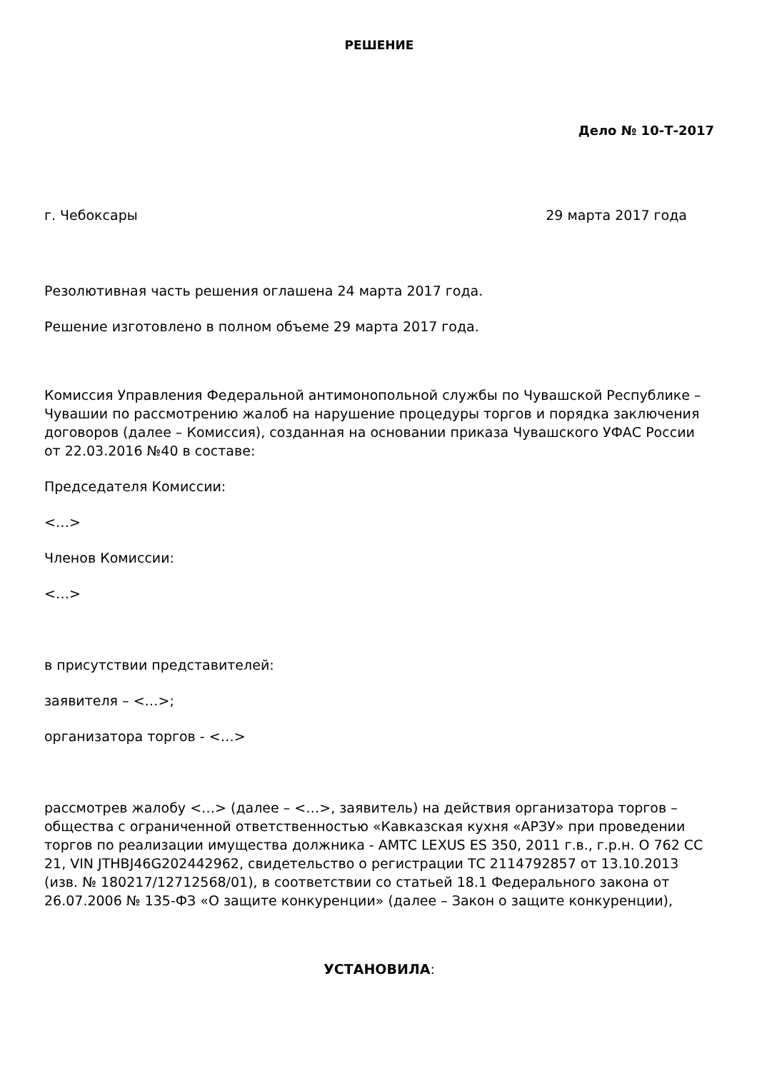РЕШЕНИЕ
Дело № 10-Т-2017
г. Чебоксары 29 марта 2017 года
Резолютивная часть решения оглашена 24 марта 2017 года.
Решение изготовлено в полном объеме 29 марта 2017 года.
Комиссия Управления Федеральной антимонопольной службы по Чувашской Республике – Чувашии по рассмотрению жалоб на нарушение процедуры торгов и порядка заключения договоров (далее – Комиссия), созданная на основании приказа Чувашского УФАС России от 22.03.2016 №40 в составе:
Председателя Комиссии:
<…>
Членов Комиссии:
<…>
в присутствии представителей:
заявителя – <…>;
организатора торгов - <…>
рассмотрев жалобу <…> (далее – <…>, заявитель) на действия организатора торгов – общества с ограниченной ответственностью «Кавказская кухня «АРЗУ» при проведении торгов по реализации имущества должника - АМТС LEXUS ES 350, 2011 г.в., г.р.н. О 762 СС 21, VIN JTHBJ46G202442962, свидетельство о регистрации ТС 2114792857 от 13.10.2013 (изв. № 180217/12712568/01), в соответствии со статьей 18.1 Федерального закона от 26.07.2006 № 135-ФЗ «О защите конкуренции» (далее – Закон о защите конкуренции),
УСТАНОВИЛА: